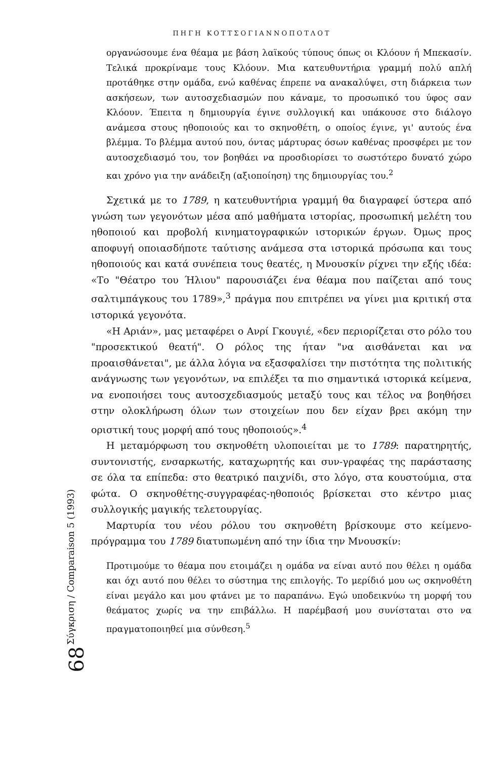ΠΗΓΗ ΚΟΤΤΣΟΓΙΑΝΝΟΠΟΤΛΟΤ
οργανώσουμε ένα θέαμα με βάση λαϊκούς τύπους όπως οι Κλόουν ή Μπεκασίν. Τελικά προκρίναμε τους Κλόουν. Μια κατευθυντήρια γραμμή πολύ απλή προτάθηκε στην ομάδα, ενώ καθένας έπρεπε να ανακαλύψει, στη διάρκεια των ασκήσεων, των αυτοσχεδιασμών που κάναμε, το προσωπικό του ύφος σαν Κλόουν. Έπειτα η δημιουργία έγινε συλλογική και υπάκουσε στο διάλογο ανάμεσα στους ηθοποιούς και το σκηνοθέτη, ο οποίος έγινε, γι' αυτούς ένα βλέμμα. Το βλέμμα αυτού που, όντας μάρτυρας όσων καθένας προσφέρει με τον αυτοσχεδιασμό του, τον βοηθάει να προσδιορίσει το σωστότερο δυνατό χώρο και χρόνο για την ανάδειξη (αξιοποίηση) της δημιουργίας του.<sup>2</sup>
Σχετικά με το 1789, η κατευθυντήρια γραμμή θα διαγραφεί ύστερα από γνώση των γεγονότων μέσα από μαθήματα ιστορίας, προσωπική μελέτη του ηθοποιού και προβολή κινηματογραφικών ιστορικών έργων. Όμως προς αποφυγή οποιασδήποτε ταύτισης ανάμεσα στα ιστορικά πρόσωπα και τους ηθοποιούς και κατά συνέπεια τους θεατές, η Μνουσκίν ρίχνει την εξής ιδέα: «Το "Θέατρο του Ήλιου" παρουσιάζει ένα θέαμα που παίζεται από τους σαλτιμπάγκους του 1789»,<sup>3</sup> πράγμα που επιτρέπει να γίνει μια κριτική στα ιστορικά γεγονότα.
«Η Αριάν», μας μεταφέρει ο Ανρί Γκουγιέ, «δεν περιορίζεται στο ρόλο του "προσεκτικού θεατή". Ο ρόλος της ήταν "να αισθάνεται και να προαισθάνεται", με άλλα λόγια να εξασφαλίσει την πιστότητα της πολιτικής ανάγνωσης των γεγονότων, να επιλέξει τα πιο σημαντικά ιστορικά κείμενα, να ενοποιήσει τους αυτοσχεδιασμούς μεταξύ τους και τέλος να βοηθήσει στην ολοκλήρωση όλων των στοιχείων που δεν είχαν βρει ακόμη την οριστική τους μορφή από τους ηθοποιούς».<sup>4</sup>
Η μεταμόρφωση του σκηνοθέτη υλοποιείται με το 1789: παρατηρητής, συντονιστής, ενσαρκωτής, καταχωρητής και συν-γραφέας της παράστασης σε όλα τα επίπεδα: στο θεατρικό παιχνίδι, στο λόγο, στα κουστούμια, στα φώτα. Ο σκηνοθέτης-συγγραφέας-ηθοποιός βρίσκεται στο κέντρο μιας συλλογικής μαγικής τελετουργίας.
Μαρτυρία του νέου ρόλου του σκηνοθέτη βρίσκουμε στο κείμενο-πρόγραμμα του 1789 διατυπωμένη από την ίδια την Μνουσκίν:
Προτιμούμε το θέαμα που ετοιμάζει η ομάδα να είναι αυτό που θέλει η ομάδα και όχι αυτό που θέλει το σύστημα της επιλογής. Το μερίδιό μου ως σκηνοθέτη είναι μεγάλο και μου φτάνει με το παραπάνω. Εγώ υποδεικνύω τη μορφή του θεάματος χωρίς να την επιβάλλω. Η παρέμβασή μου συνίσταται στο να πραγματοποιηθεί μια σύνθεση.<sup>5</sup>
Σύγκριση / Comparaison 5 (1993)
68